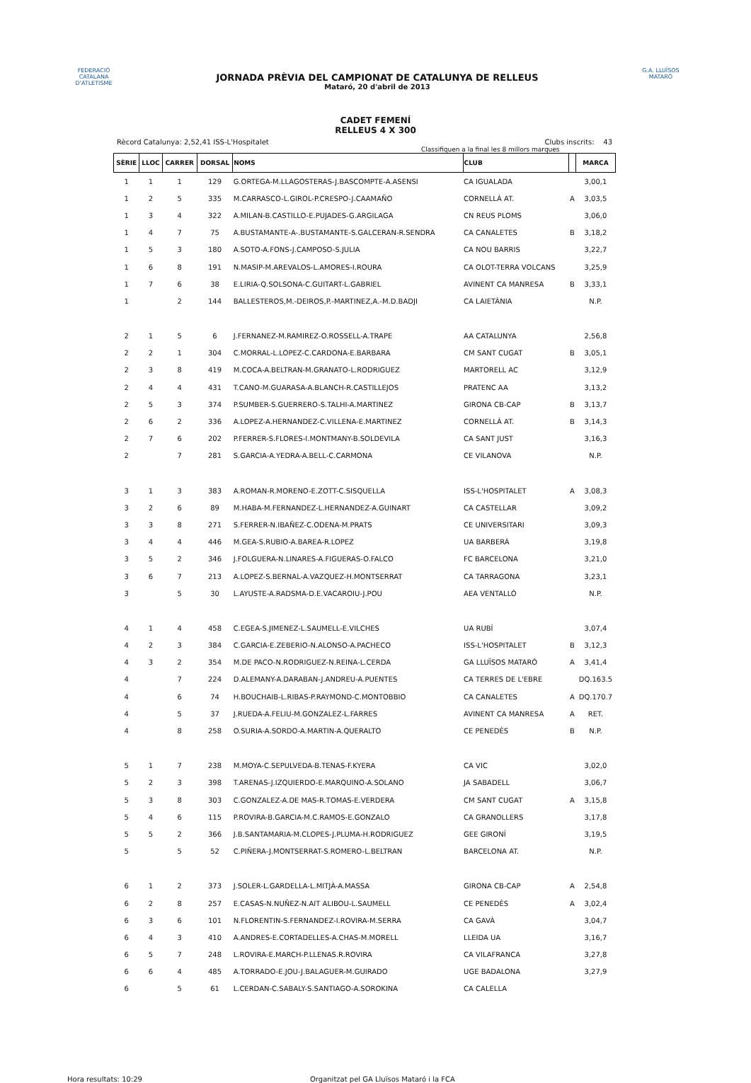FEDERACIÓ CATALANA D'ATLETISME
JORNADA PRÈVIA DEL CAMPIONAT DE CATALUNYA DE RELLEUS
Mataró, 20 d'abril de 2013
G.A. LLUÏSOS MATARÓ
CADET FEMENÍ
RELLEUS 4 X 300
Rècord Catalunya: 2,52,41 ISS-L'Hospitalet Clubs inscrits: 43
Classifiquen a la final les 8 millors marques
| SÈRIE | LLOC | CARRER | DORSAL | NOMS | CLUB | | MARCA |
| --- | --- | --- | --- | --- | --- | --- | --- |
| 1 | 1 | 1 | 129 | G.ORTEGA-M.LLAGOSTERAS-J.BASCOMPTE-A.ASENSI | CA IGUALADA | | 3,00,1 |
| 1 | 2 | 5 | 335 | M.CARRASCO-L.GIROL-P.CRESPO-J.CAAMAÑO | CORNELLÀ AT. | A | 3,03,5 |
| 1 | 3 | 4 | 322 | A.MILAN-B.CASTILLO-E.PUJADES-G.ARGILAGA | CN REUS PLOMS | | 3,06,0 |
| 1 | 4 | 7 | 75 | A.BUSTAMANTE-A-.BUSTAMANTE-S.GALCERAN-R.SENDRA | CA CANALETES | B | 3,18,2 |
| 1 | 5 | 3 | 180 | A.SOTO-A.FONS-J.CAMPOSO-S.JULIA | CA NOU BARRIS | | 3,22,7 |
| 1 | 6 | 8 | 191 | N.MASIP-M.AREVALOS-L.AMORES-I.ROURA | CA OLOT-TERRA VOLCANS | | 3,25,9 |
| 1 | 7 | 6 | 38 | E.LIRIA-Q.SOLSONA-C.GUITART-L.GABRIEL | AVINENT CA MANRESA | B | 3,33,1 |
| 1 | | 2 | 144 | BALLESTEROS,M.-DEIROS,P.-MARTINEZ,A.-M.D.BADJI | CA LAIETÀNIA | | N.P. |
| 2 | 1 | 5 | 6 | J.FERNANEZ-M.RAMIREZ-O.ROSSELL-A.TRAPE | AA CATALUNYA | | 2,56,8 |
| 2 | 2 | 1 | 304 | C.MORRAL-L.LOPEZ-C.CARDONA-E.BARBARA | CM SANT CUGAT | B | 3,05,1 |
| 2 | 3 | 8 | 419 | M.COCA-A.BELTRAN-M.GRANATO-L.RODRIGUEZ | MARTORELL AC | | 3,12,9 |
| 2 | 4 | 4 | 431 | T.CANO-M.GUARASA-A.BLANCH-R.CASTILLEJOS | PRATENC AA | | 3,13,2 |
| 2 | 5 | 3 | 374 | P.SUMBER-S.GUERRERO-S.TALHI-A.MARTINEZ | GIRONA CB-CAP | B | 3,13,7 |
| 2 | 6 | 2 | 336 | A.LOPEZ-A.HERNANDEZ-C.VILLENA-E.MARTINEZ | CORNELLÀ AT. | B | 3,14,3 |
| 2 | 7 | 6 | 202 | P.FERRER-S.FLORES-I.MONTMANY-B.SOLDEVILA | CA SANT JUST | | 3,16,3 |
| 2 | | 7 | 281 | S.GARCIA-A.YEDRA-A.BELL-C.CARMONA | CE VILANOVA | | N.P. |
| 3 | 1 | 3 | 383 | A.ROMAN-R.MORENO-E.ZOTT-C.SISQUELLA | ISS-L'HOSPITALET | A | 3,08,3 |
| 3 | 2 | 6 | 89 | M.HABA-M.FERNANDEZ-L.HERNANDEZ-A.GUINART | CA CASTELLAR | | 3,09,2 |
| 3 | 3 | 8 | 271 | S.FERRER-N.IBAÑEZ-C.ODENA-M.PRATS | CE UNIVERSITARI | | 3,09,3 |
| 3 | 4 | 4 | 446 | M.GEA-S.RUBIO-A.BAREA-R.LOPEZ | UA BARBERÀ | | 3,19,8 |
| 3 | 5 | 2 | 346 | J.FOLGUERA-N.LINARES-A.FIGUERAS-O.FALCO | FC BARCELONA | | 3,21,0 |
| 3 | 6 | 7 | 213 | A.LOPEZ-S.BERNAL-A.VAZQUEZ-H.MONTSERRAT | CA TARRAGONA | | 3,23,1 |
| 3 | | 5 | 30 | L.AYUSTE-A.RADSMA-D.E.VACAROIU-J.POU | AEA VENTALLÓ | | N.P. |
| 4 | 1 | 4 | 458 | C.EGEA-S.JIMENEZ-L.SAUMELL-E.VILCHES | UA RUBÍ | | 3,07,4 |
| 4 | 2 | 3 | 384 | C.GARCIA-E.ZEBERIO-N.ALONSO-A.PACHECO | ISS-L'HOSPITALET | B | 3,12,3 |
| 4 | 3 | 2 | 354 | M.DE PACO-N.RODRIGUEZ-N.REINA-L.CERDA | GA LLUÏSOS MATARÓ | A | 3,41,4 |
| 4 | | 7 | 224 | D.ALEMANY-A.DARABAN-J.ANDREU-A.PUENTES | CA TERRES DE L'EBRE | | DQ.163.5 |
| 4 | | 6 | 74 | H.BOUCHAIB-L.RIBAS-P.RAYMOND-C.MONTOBBIO | CA CANALETES | A | DQ.170.7 |
| 4 | | 5 | 37 | J.RUEDA-A.FELIU-M.GONZALEZ-L.FARRES | AVINENT CA MANRESA | A | RET. |
| 4 | | 8 | 258 | O.SURIA-A.SORDO-A.MARTIN-A.QUERALTO | CE PENEDÈS | B | N.P. |
| 5 | 1 | 7 | 238 | M.MOYA-C.SEPULVEDA-B.TENAS-F.KYERA | CA VIC | | 3,02,0 |
| 5 | 2 | 3 | 398 | T.ARENAS-J.IZQUIERDO-E.MARQUINO-A.SOLANO | JA SABADELL | | 3,06,7 |
| 5 | 3 | 8 | 303 | C.GONZALEZ-A.DE MAS-R.TOMAS-E.VERDERA | CM SANT CUGAT | A | 3,15,8 |
| 5 | 4 | 6 | 115 | P.ROVIRA-B.GARCIA-M.C.RAMOS-E.GONZALO | CA GRANOLLERS | | 3,17,8 |
| 5 | 5 | 2 | 366 | J.B.SANTAMARIA-M.CLOPES-J.PLUMA-H.RODRIGUEZ | GEE GIRONÍ | | 3,19,5 |
| 5 | | 5 | 52 | C.PIÑERA-J.MONTSERRAT-S.ROMERO-L.BELTRAN | BARCELONA AT. | | N.P. |
| 6 | 1 | 2 | 373 | J.SOLER-L.GARDELLA-L.MITJÀ-A.MASSA | GIRONA CB-CAP | A | 2,54,8 |
| 6 | 2 | 8 | 257 | E.CASAS-N.NUÑEZ-N.AIT ALIBOU-L.SAUMELL | CE PENEDÈS | A | 3,02,4 |
| 6 | 3 | 6 | 101 | N.FLORENTIN-S.FERNANDEZ-I.ROVIRA-M.SERRA | CA GAVÀ | | 3,04,7 |
| 6 | 4 | 3 | 410 | A.ANDRES-E.CORTADELLES-A.CHAS-M.MORELL | LLEIDA UA | | 3,16,7 |
| 6 | 5 | 7 | 248 | L.ROVIRA-E.MARCH-P.LLENAS.R.ROVIRA | CA VILAFRANCA | | 3,27,8 |
| 6 | 6 | 4 | 485 | A.TORRADO-E.JOU-J.BALAGUER-M.GUIRADO | UGE BADALONA | | 3,27,9 |
| 6 | | 5 | 61 | L.CERDAN-C.SABALY-S.SANTIAGO-A.SOROKINA | CA CALELLA | | |
Hora resultats: 10:29 Organitzat pel GA Lluïsos Mataró i la FCA